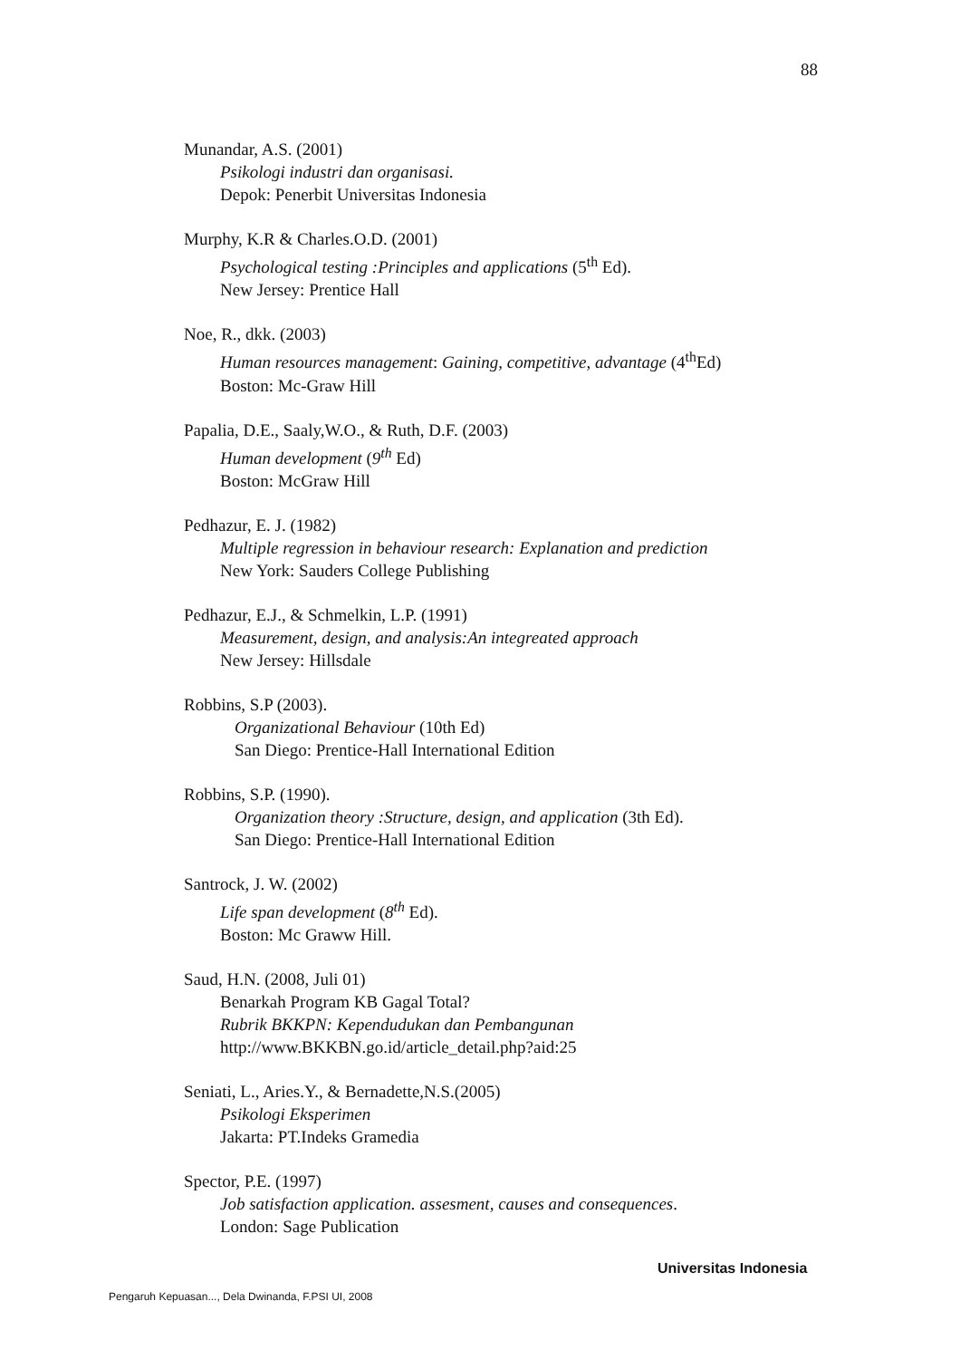88
Munandar, A.S. (2001)
Psikologi industri dan organisasi.
Depok: Penerbit Universitas Indonesia
Murphy, K.R & Charles.O.D. (2001)
Psychological testing :Principles and applications (5<sup>th</sup> Ed).
New Jersey: Prentice Hall
Noe, R., dkk. (2003)
Human resources management: Gaining, competitive, advantage (4<sup>th</sup>Ed)
Boston: Mc-Graw Hill
Papalia, D.E., Saaly,W.O., & Ruth, D.F. (2003)
Human development (9<sup>th</sup> Ed)
Boston: McGraw Hill
Pedhazur, E. J. (1982)
Multiple regression in behaviour research: Explanation and prediction
New York: Sauders College Publishing
Pedhazur, E.J., & Schmelkin, L.P. (1991)
Measurement, design, and analysis:An integreated approach
New Jersey: Hillsdale
Robbins, S.P (2003).
Organizational Behaviour (10th Ed)
San Diego: Prentice-Hall International Edition
Robbins, S.P. (1990).
Organization theory :Structure, design, and application (3th Ed).
San Diego: Prentice-Hall International Edition
Santrock, J. W. (2002)
Life span development (8<sup>th</sup> Ed).
Boston: Mc Graww Hill.
Saud, H.N. (2008, Juli 01)
Benarkah Program KB Gagal Total?
Rubrik BKKPN: Kependudukan dan Pembangunan
http://www.BKKBN.go.id/article_detail.php?aid:25
Seniati, L., Aries.Y., & Bernadette,N.S.(2005)
Psikologi Eksperimen
Jakarta: PT.Indeks Gramedia
Spector, P.E. (1997)
Job satisfaction application. assesment, causes and consequences.
London: Sage Publication
Universitas Indonesia
Pengaruh Kepuasan..., Dela Dwinanda, F.PSI UI, 2008